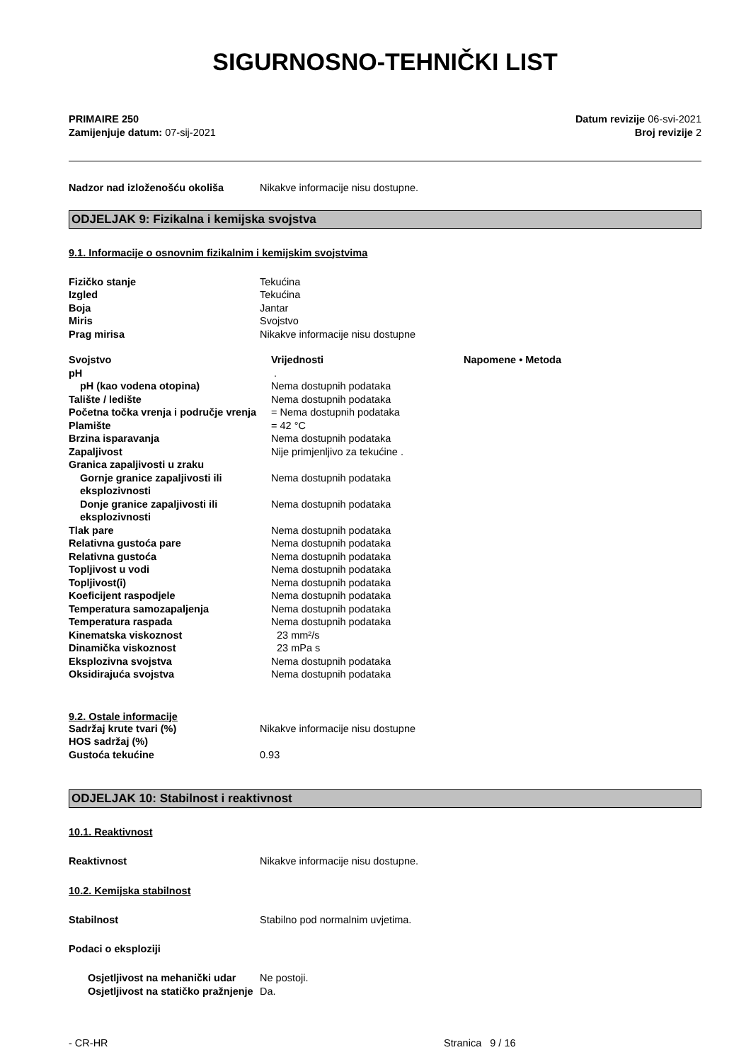SIGURNOSNO-TEHNIČKI LIST
PRIMAIRE 250
Zamijenjuje datum: 07-sij-2021
Datum revizije 06-svi-2021
Broj revizije 2
| Nadzor nad izloženošću okoliša | Nikakve informacije nisu dostupne. |
ODJELJAK 9: Fizikalna i kemijska svojstva
9.1. Informacije o osnovnim fizikalnim i kemijskim svojstvima
| Fizičko stanje | Tekućina |
| Izgled | Tekućina |
| Boja | Jantar |
| Miris | Svojstvo |
| Prag mirisa | Nikakve informacije nisu dostupne |
| Svojstvo | Vrijednosti | Napomene • Metoda |
| pH | . | |
| pH (kao vodena otopina) | Nema dostupnih podataka | |
| Talište / ledište | Nema dostupnih podataka | |
| Početna točka vrenja i područje vrenja | = Nema dostupnih podataka | |
| Plamište | = 42 °C | |
| Brzina isparavanja | Nema dostupnih podataka | |
| Zapaljivost | Nije primjenljivo za tekućine . | |
| Granica zapaljivosti u zraku | | |
| Gornje granice zapaljivosti ili eksplozivnosti | Nema dostupnih podataka | |
| Donje granice zapaljivosti ili eksplozivnosti | Nema dostupnih podataka | |
| Tlak pare | Nema dostupnih podataka | |
| Relativna gustoća pare | Nema dostupnih podataka | |
| Relativna gustoća | Nema dostupnih podataka | |
| Topljivost u vodi | Nema dostupnih podataka | |
| Topljivost(i) | Nema dostupnih podataka | |
| Koeficijent raspodjele | Nema dostupnih podataka | |
| Temperatura samozapaljenja | Nema dostupnih podataka | |
| Temperatura raspada | Nema dostupnih podataka | |
| Kinematska viskoznost | 23 mm²/s | |
| Dinamička viskoznost | 23 mPa s | |
| Eksplozivna svojstva | Nema dostupnih podataka | |
| Oksidirajuća svojstva | Nema dostupnih podataka | |
9.2. Ostale informacije
| Sadržaj krute tvari (%) | Nikakve informacije nisu dostupne |
| HOS sadržaj (%) | |
| Gustoća tekućine | 0.93 |
ODJELJAK 10: Stabilnost i reaktivnost
10.1. Reaktivnost
| Reaktivnost | Nikakve informacije nisu dostupne. |
10.2. Kemijska stabilnost
| Stabilnost | Stabilno pod normalnim uvjetima. |
Podaci o eksploziji
| Osjetljivost na mehanički udar | Ne postoji. |
| Osjetljivost na statičko pražnjenje | Da. |
- CR-HR Stranica 9 / 16